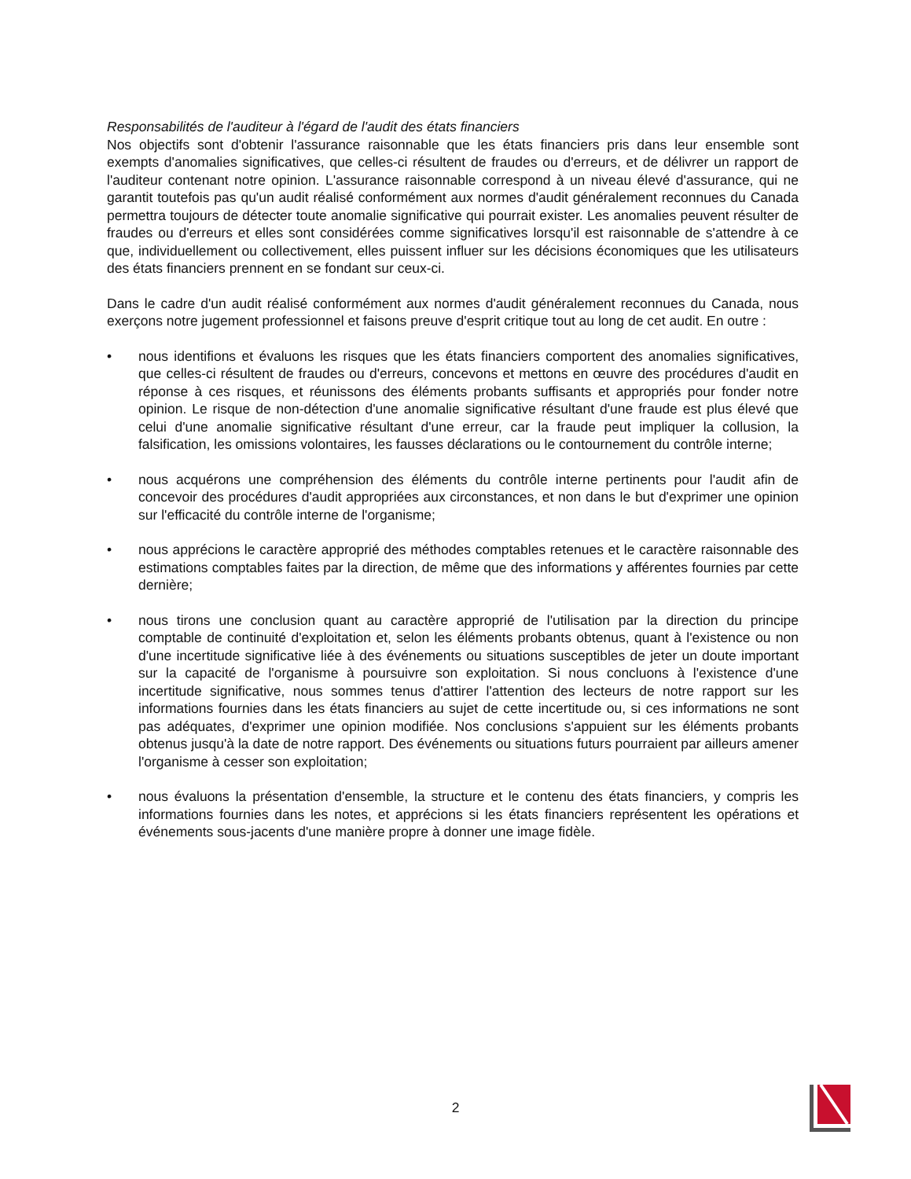Responsabilités de l'auditeur à l'égard de l'audit des états financiers
Nos objectifs sont d'obtenir l'assurance raisonnable que les états financiers pris dans leur ensemble sont exempts d'anomalies significatives, que celles-ci résultent de fraudes ou d'erreurs, et de délivrer un rapport de l'auditeur contenant notre opinion. L'assurance raisonnable correspond à un niveau élevé d'assurance, qui ne garantit toutefois pas qu'un audit réalisé conformément aux normes d'audit généralement reconnues du Canada permettra toujours de détecter toute anomalie significative qui pourrait exister. Les anomalies peuvent résulter de fraudes ou d'erreurs et elles sont considérées comme significatives lorsqu'il est raisonnable de s'attendre à ce que, individuellement ou collectivement, elles puissent influer sur les décisions économiques que les utilisateurs des états financiers prennent en se fondant sur ceux-ci.
Dans le cadre d'un audit réalisé conformément aux normes d'audit généralement reconnues du Canada, nous exerçons notre jugement professionnel et faisons preuve d'esprit critique tout au long de cet audit. En outre :
• nous identifions et évaluons les risques que les états financiers comportent des anomalies significatives, que celles-ci résultent de fraudes ou d'erreurs, concevons et mettons en œuvre des procédures d'audit en réponse à ces risques, et réunissons des éléments probants suffisants et appropriés pour fonder notre opinion. Le risque de non-détection d'une anomalie significative résultant d'une fraude est plus élevé que celui d'une anomalie significative résultant d'une erreur, car la fraude peut impliquer la collusion, la falsification, les omissions volontaires, les fausses déclarations ou le contournement du contrôle interne;
• nous acquérons une compréhension des éléments du contrôle interne pertinents pour l'audit afin de concevoir des procédures d'audit appropriées aux circonstances, et non dans le but d'exprimer une opinion sur l'efficacité du contrôle interne de l'organisme;
• nous apprécions le caractère approprié des méthodes comptables retenues et le caractère raisonnable des estimations comptables faites par la direction, de même que des informations y afférentes fournies par cette dernière;
• nous tirons une conclusion quant au caractère approprié de l'utilisation par la direction du principe comptable de continuité d'exploitation et, selon les éléments probants obtenus, quant à l'existence ou non d'une incertitude significative liée à des événements ou situations susceptibles de jeter un doute important sur la capacité de l'organisme à poursuivre son exploitation. Si nous concluons à l'existence d'une incertitude significative, nous sommes tenus d'attirer l'attention des lecteurs de notre rapport sur les informations fournies dans les états financiers au sujet de cette incertitude ou, si ces informations ne sont pas adéquates, d'exprimer une opinion modifiée. Nos conclusions s'appuient sur les éléments probants obtenus jusqu'à la date de notre rapport. Des événements ou situations futurs pourraient par ailleurs amener l'organisme à cesser son exploitation;
• nous évaluons la présentation d'ensemble, la structure et le contenu des états financiers, y compris les informations fournies dans les notes, et apprécions si les états financiers représentent les opérations et événements sous-jacents d'une manière propre à donner une image fidèle.
2